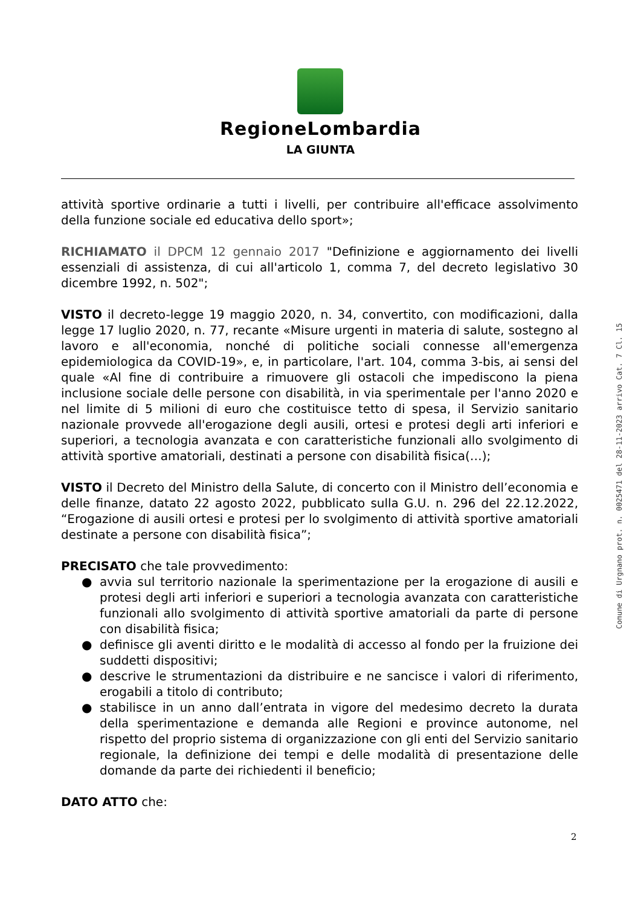RegioneLombardia
LA GIUNTA
attività sportive ordinarie a tutti i livelli, per contribuire all'efficace assolvimento della funzione sociale ed educativa dello sport»;
RICHIAMATO il DPCM 12 gennaio 2017 "Definizione e aggiornamento dei livelli essenziali di assistenza, di cui all'articolo 1, comma 7, del decreto legislativo 30 dicembre 1992, n. 502";
VISTO il decreto-legge 19 maggio 2020, n. 34, convertito, con modificazioni, dalla legge 17 luglio 2020, n. 77, recante «Misure urgenti in materia di salute, sostegno al lavoro e all'economia, nonché di politiche sociali connesse all'emergenza epidemiologica da COVID-19», e, in particolare, l'art. 104, comma 3-bis, ai sensi del quale «Al fine di contribuire a rimuovere gli ostacoli che impediscono la piena inclusione sociale delle persone con disabilità, in via sperimentale per l'anno 2020 e nel limite di 5 milioni di euro che costituisce tetto di spesa, il Servizio sanitario nazionale provvede all'erogazione degli ausili, ortesi e protesi degli arti inferiori e superiori, a tecnologia avanzata e con caratteristiche funzionali allo svolgimento di attività sportive amatoriali, destinati a persone con disabilità fisica(…);
VISTO il Decreto del Ministro della Salute, di concerto con il Ministro dell’economia e delle finanze, datato 22 agosto 2022, pubblicato sulla G.U. n. 296 del 22.12.2022, “Erogazione di ausili ortesi e protesi per lo svolgimento di attività sportive amatoriali destinate a persone con disabilità fisica”;
PRECISATO che tale provvedimento:
● avvia sul territorio nazionale la sperimentazione per la erogazione di ausili e protesi degli arti inferiori e superiori a tecnologia avanzata con caratteristiche funzionali allo svolgimento di attività sportive amatoriali da parte di persone con disabilità fisica;
● definisce gli aventi diritto e le modalità di accesso al fondo per la fruizione dei suddetti dispositivi;
● descrive le strumentazioni da distribuire e ne sancisce i valori di riferimento, erogabili a titolo di contributo;
● stabilisce in un anno dall’entrata in vigore del medesimo decreto la durata della sperimentazione e demanda alle Regioni e province autonome, nel rispetto del proprio sistema di organizzazione con gli enti del Servizio sanitario regionale, la definizione dei tempi e delle modalità di presentazione delle domande da parte dei richiedenti il beneficio;
DATO ATTO che:
Comune di Urgnano prot. n. 0025471 del 28-11-2023 arrivo Cat. 7 Cl. 15
2